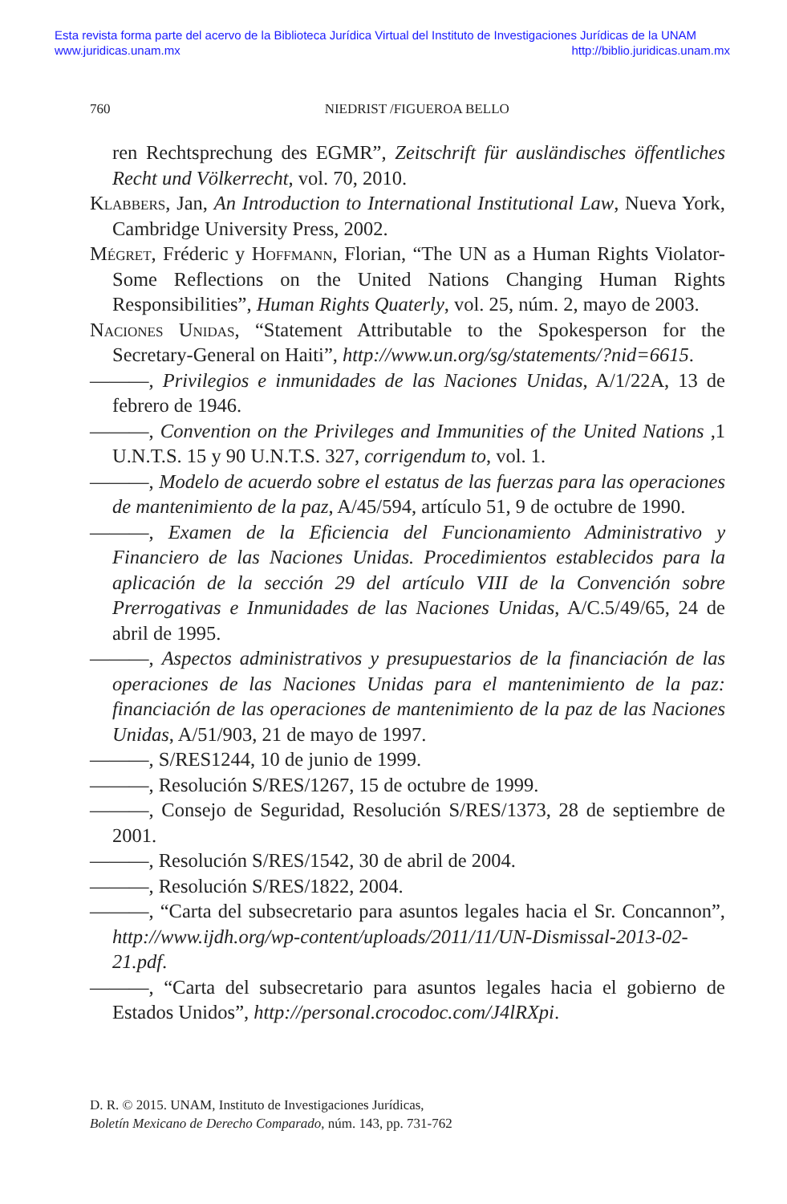Esta revista forma parte del acervo de la Biblioteca Jurídica Virtual del Instituto de Investigaciones Jurídicas de la UNAM
www.juridicas.unam.mx http://biblio.juridicas.unam.mx
760 NIEDRIST /FIGUEROA BELLO
ren Rechtsprechung des EGMR”, Zeitschrift für ausländisches öffentliches Recht und Völkerrecht, vol. 70, 2010.
Klabbers, Jan, An Introduction to International Institutional Law, Nueva York, Cambridge University Press, 2002.
Mégret, Fréderic y Hoffmann, Florian, “The UN as a Human Rights Violator-Some Reflections on the United Nations Changing Human Rights Responsibilities”, Human Rights Quaterly, vol. 25, núm. 2, mayo de 2003.
Naciones Unidas, “Statement Attributable to the Spokesperson for the Secretary-General on Haiti”, http://www.un.org/sg/statements/?nid=6615.
———, Privilegios e inmunidades de las Naciones Unidas, A/1/22A, 13 de febrero de 1946.
———, Convention on the Privileges and Immunities of the United Nations ,1 U.N.T.S. 15 y 90 U.N.T.S. 327, corrigendum to, vol. 1.
———, Modelo de acuerdo sobre el estatus de las fuerzas para las operaciones de mantenimiento de la paz, A/45/594, artículo 51, 9 de octubre de 1990.
———, Examen de la Eficiencia del Funcionamiento Administrativo y Financiero de las Naciones Unidas. Procedimientos establecidos para la aplicación de la sección 29 del artículo VIII de la Convención sobre Prerrogativas e Inmunidades de las Naciones Unidas, A/C.5/49/65, 24 de abril de 1995.
———, Aspectos administrativos y presupuestarios de la financiación de las operaciones de las Naciones Unidas para el mantenimiento de la paz: financiación de las operaciones de mantenimiento de la paz de las Naciones Unidas, A/51/903, 21 de mayo de 1997.
———, S/RES1244, 10 de junio de 1999.
———, Resolución S/RES/1267, 15 de octubre de 1999.
———, Consejo de Seguridad, Resolución S/RES/1373, 28 de septiembre de 2001.
———, Resolución S/RES/1542, 30 de abril de 2004.
———, Resolución S/RES/1822, 2004.
———, “Carta del subsecretario para asuntos legales hacia el Sr. Concannon”, http://www.ijdh.org/wp-content/uploads/2011/11/UN-Dismissal-2013-02-21.pdf.
———, “Carta del subsecretario para asuntos legales hacia el gobierno de Estados Unidos”, http://personal.crocodoc.com/J4lRXpi.
D. R. © 2015. UNAM, Instituto de Investigaciones Jurídicas,
Boletín Mexicano de Derecho Comparado, núm. 143, pp. 731-762